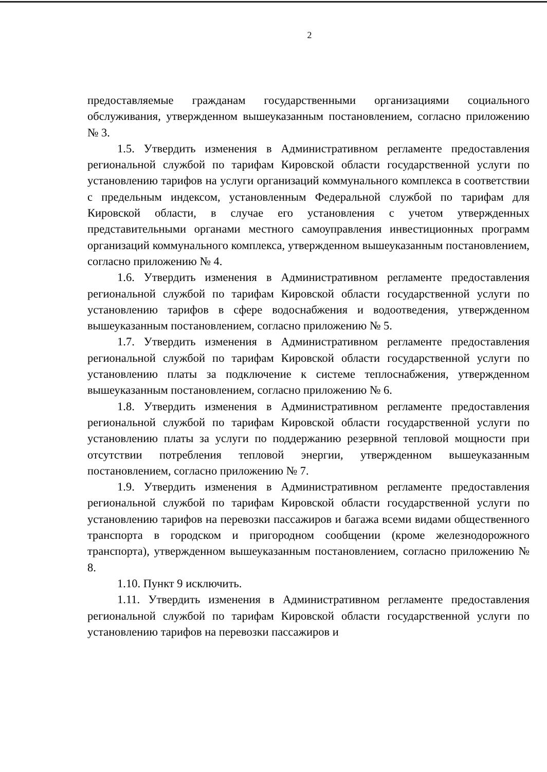2
предоставляемые гражданам государственными организациями социального обслуживания, утвержденном вышеуказанным постановлением, согласно приложению № 3.
1.5. Утвердить изменения в Административном регламенте предоставления региональной службой по тарифам Кировской области государственной услуги по установлению тарифов на услуги организаций коммунального комплекса в соответствии с предельным индексом, установленным Федеральной службой по тарифам для Кировской области, в случае его установления с учетом утвержденных представительными органами местного самоуправления инвестиционных программ организаций коммунального комплекса, утвержденном вышеуказанным постановлением, согласно приложению № 4.
1.6. Утвердить изменения в Административном регламенте предоставления региональной службой по тарифам Кировской области государственной услуги по установлению тарифов в сфере водоснабжения и водоотведения, утвержденном вышеуказанным постановлением, согласно приложению № 5.
1.7. Утвердить изменения в Административном регламенте предоставления региональной службой по тарифам Кировской области государственной услуги по установлению платы за подключение к системе теплоснабжения, утвержденном вышеуказанным постановлением, согласно приложению № 6.
1.8. Утвердить изменения в Административном регламенте предоставления региональной службой по тарифам Кировской области государственной услуги по установлению платы за услуги по поддержанию резервной тепловой мощности при отсутствии потребления тепловой энергии, утвержденном вышеуказанным постановлением, согласно приложению № 7.
1.9. Утвердить изменения в Административном регламенте предоставления региональной службой по тарифам Кировской области государственной услуги по установлению тарифов на перевозки пассажиров и багажа всеми видами общественного транспорта в городском и пригородном сообщении (кроме железнодорожного транспорта), утвержденном вышеуказанным постановлением, согласно приложению № 8.
1.10. Пункт 9 исключить.
1.11. Утвердить изменения в Административном регламенте предоставления региональной службой по тарифам Кировской области государственной услуги по установлению тарифов на перевозки пассажиров и